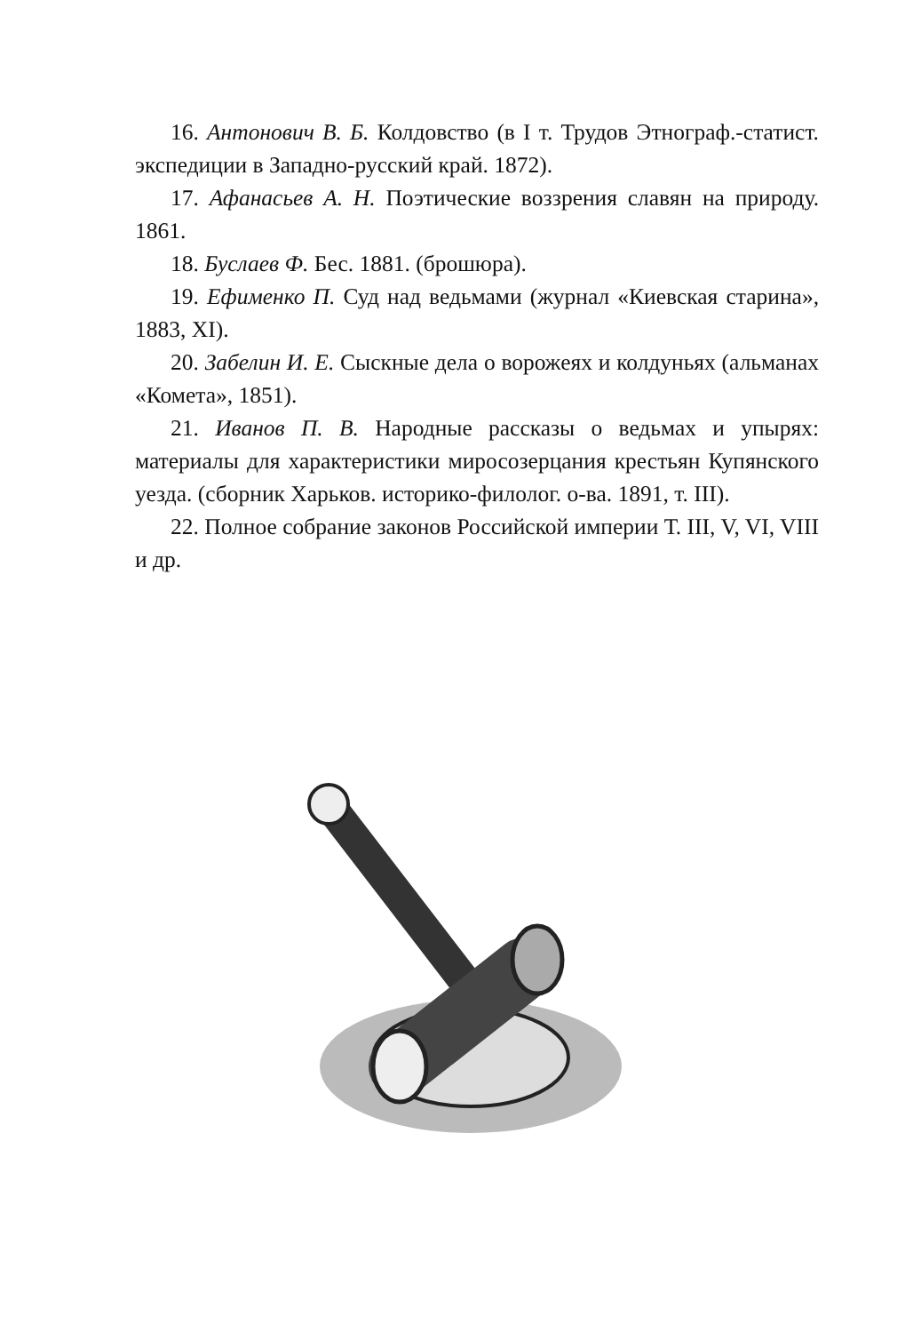16. Антонович В. Б. Колдовство (в I т. Трудов Этнограф.-статист. экспедиции в Западно-русский край. 1872).
17. Афанасьев А. Н. Поэтические воззрения славян на природу. 1861.
18. Буслаев Ф. Бес. 1881. (брошюра).
19. Ефименко П. Суд над ведьмами (журнал «Киевская старина», 1883, XI).
20. Забелин И. Е. Сыскные дела о ворожеях и колдуньях (альманах «Комета», 1851).
21. Иванов П. В. Народные рассказы о ведьмах и упырях: материалы для характеристики миросозерцания крестьян Купянского уезда. (сборник Харьков. историко-филолог. о-ва. 1891, т. III).
22. Полное собрание законов Российской империи Т. III, V, VI, VIII и др.